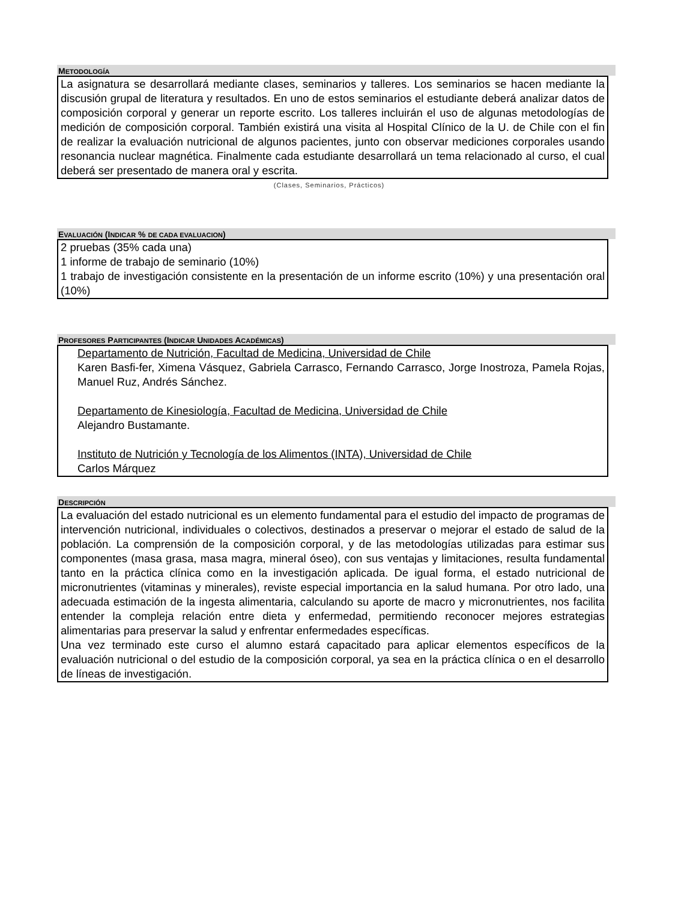METODOLOGÍA
La asignatura se desarrollará mediante clases, seminarios y talleres. Los seminarios se hacen mediante la discusión grupal de literatura y resultados. En uno de estos seminarios el estudiante deberá analizar datos de composición corporal y generar un reporte escrito. Los talleres incluirán el uso de algunas metodologías de medición de composición corporal. También existirá una visita al Hospital Clínico de la U. de Chile con el fin de realizar la evaluación nutricional de algunos pacientes, junto con observar mediciones corporales usando resonancia nuclear magnética. Finalmente cada estudiante desarrollará un tema relacionado al curso, el cual deberá ser presentado de manera oral y escrita.
(Clases, Seminarios, Prácticos)
EVALUACIÓN (INDICAR % DE CADA EVALUACION)
2 pruebas (35% cada una)
1 informe de trabajo de seminario (10%)
1 trabajo de investigación consistente en la presentación de un informe escrito (10%) y una presentación oral (10%)
PROFESORES PARTICIPANTES (INDICAR UNIDADES ACADÉMICAS)
Departamento de Nutrición, Facultad de Medicina, Universidad de Chile
Karen Basfi-fer, Ximena Vásquez, Gabriela Carrasco, Fernando Carrasco, Jorge Inostroza, Pamela Rojas, Manuel Ruz, Andrés Sánchez.
Departamento de Kinesiología, Facultad de Medicina, Universidad de Chile
Alejandro Bustamante.
Instituto de Nutrición y Tecnología de los Alimentos (INTA), Universidad de Chile
Carlos Márquez
DESCRIPCIÓN
La evaluación del estado nutricional es un elemento fundamental para el estudio del impacto de programas de intervención nutricional, individuales o colectivos, destinados a preservar o mejorar el estado de salud de la población. La comprensión de la composición corporal, y de las metodologías utilizadas para estimar sus componentes (masa grasa, masa magra, mineral óseo), con sus ventajas y limitaciones, resulta fundamental tanto en la práctica clínica como en la investigación aplicada. De igual forma, el estado nutricional de micronutrientes (vitaminas y minerales), reviste especial importancia en la salud humana. Por otro lado, una adecuada estimación de la ingesta alimentaria, calculando su aporte de macro y micronutrientes, nos facilita entender la compleja relación entre dieta y enfermedad, permitiendo reconocer mejores estrategias alimentarias para preservar la salud y enfrentar enfermedades específicas.
Una vez terminado este curso el alumno estará capacitado para aplicar elementos específicos de la evaluación nutricional o del estudio de la composición corporal, ya sea en la práctica clínica o en el desarrollo de líneas de investigación.